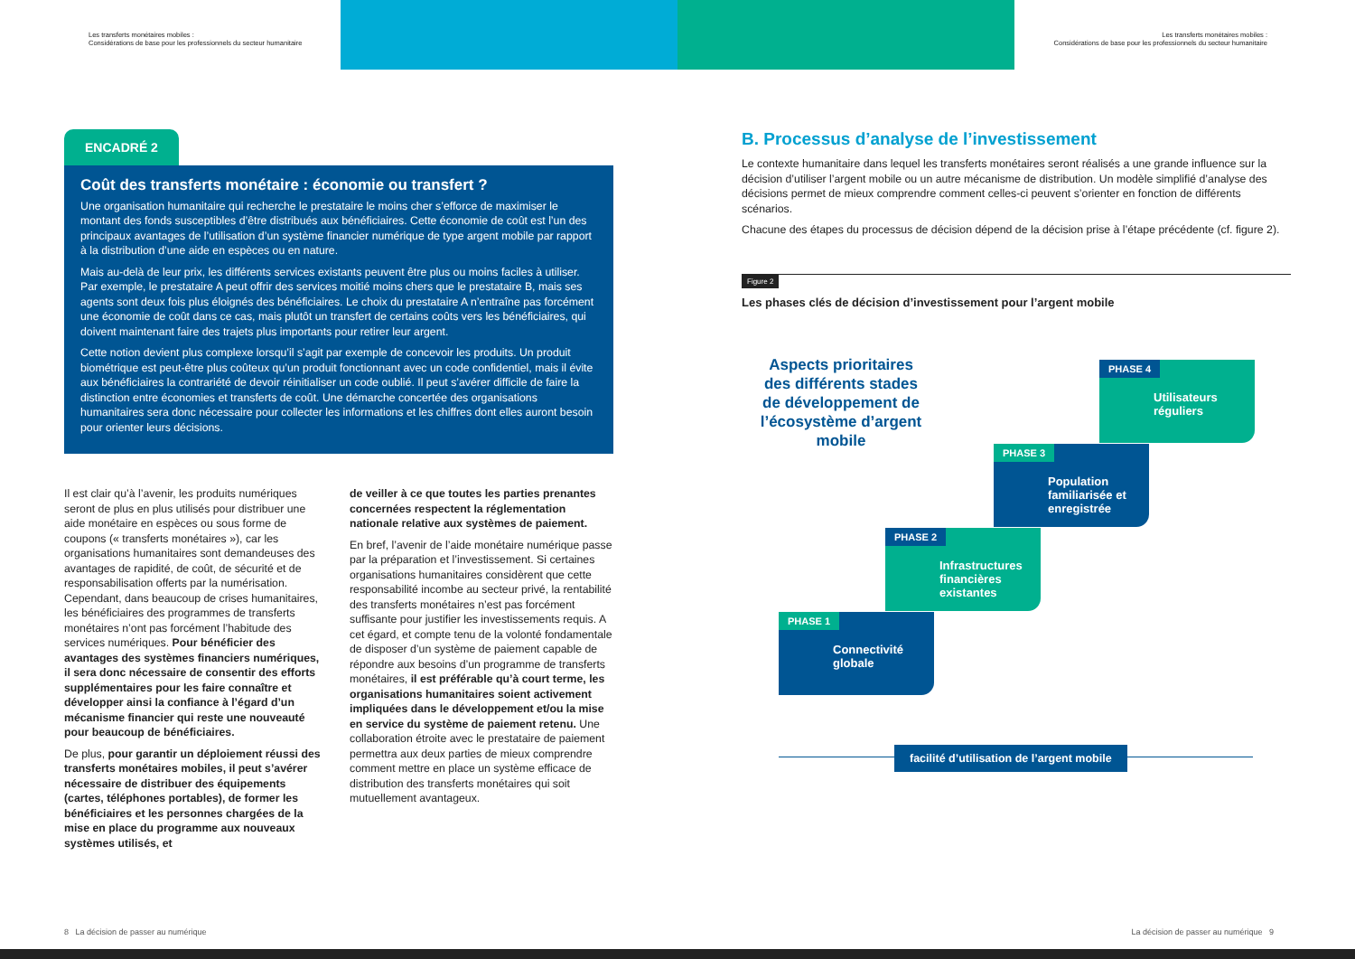Les transferts monétaires mobiles :
Considérations de base pour les professionnels du secteur humanitaire
Les transferts monétaires mobiles :
Considérations de base pour les professionnels du secteur humanitaire
ENCADRÉ 2
Coût des transferts monétaire : économie ou transfert ?
Une organisation humanitaire qui recherche le prestataire le moins cher s’efforce de maximiser le montant des fonds susceptibles d’être distribués aux bénéficiaires. Cette économie de coût est l’un des principaux avantages de l’utilisation d’un système financier numérique de type argent mobile par rapport à la distribution d’une aide en espèces ou en nature.
Mais au-delà de leur prix, les différents services existants peuvent être plus ou moins faciles à utiliser. Par exemple, le prestataire A peut offrir des services moitié moins chers que le prestataire B, mais ses agents sont deux fois plus éloignés des bénéficiaires. Le choix du prestataire A n’entraîne pas forcément une économie de coût dans ce cas, mais plutôt un transfert de certains coûts vers les bénéficiaires, qui doivent maintenant faire des trajets plus importants pour retirer leur argent.
Cette notion devient plus complexe lorsqu’il s’agit par exemple de concevoir les produits. Un produit biométrique est peut-être plus coûteux qu’un produit fonctionnant avec un code confidentiel, mais il évite aux bénéficiaires la contrariété de devoir réinitialiser un code oublié. Il peut s’avérer difficile de faire la distinction entre économies et transferts de coût. Une démarche concertée des organisations humanitaires sera donc nécessaire pour collecter les informations et les chiffres dont elles auront besoin pour orienter leurs décisions.
Il est clair qu’à l’avenir, les produits numériques seront de plus en plus utilisés pour distribuer une aide monétaire en espèces ou sous forme de coupons (« transferts monétaires »), car les organisations humanitaires sont demandeuses des avantages de rapidité, de coût, de sécurité et de responsabilisation offerts par la numérisation. Cependant, dans beaucoup de crises humanitaires, les bénéficiaires des programmes de transferts monétaires n’ont pas forcément l’habitude des services numériques. Pour bénéficier des avantages des systèmes financiers numériques, il sera donc nécessaire de consentir des efforts supplémentaires pour les faire connaître et développer ainsi la confiance à l’égard d’un mécanisme financier qui reste une nouveauté pour beaucoup de bénéficiaires.
De plus, pour garantir un déploiement réussi des transferts monétaires mobiles, il peut s’avérer nécessaire de distribuer des équipements (cartes, téléphones portables), de former les bénéficiaires et les personnes chargées de la mise en place du programme aux nouveaux systèmes utilisés, et
de veiller à ce que toutes les parties prenantes concernées respectent la réglementation nationale relative aux systèmes de paiement.
En bref, l’avenir de l’aide monétaire numérique passe par la préparation et l’investissement. Si certaines organisations humanitaires considèrent que cette responsabilité incombe au secteur privé, la rentabilité des transferts monétaires n’est pas forcément suffisante pour justifier les investissements requis. A cet égard, et compte tenu de la volonté fondamentale de disposer d’un système de paiement capable de répondre aux besoins d’un programme de transferts monétaires, il est préférable qu’à court terme, les organisations humanitaires soient activement impliquées dans le développement et/ou la mise en service du système de paiement retenu. Une collaboration étroite avec le prestataire de paiement permettra aux deux parties de mieux comprendre comment mettre en place un système efficace de distribution des transferts monétaires qui soit mutuellement avantageux.
B. Processus d’analyse de l’investissement
Le contexte humanitaire dans lequel les transferts monétaires seront réalisés a une grande influence sur la décision d’utiliser l’argent mobile ou un autre mécanisme de distribution. Un modèle simplifié d’analyse des décisions permet de mieux comprendre comment celles-ci peuvent s’orienter en fonction de différents scénarios.
Chacune des étapes du processus de décision dépend de la décision prise à l’étape précédente (cf. figure 2).
Figure 2
Les phases clés de décision d’investissement pour l’argent mobile
Aspects prioritaires des différents stades de développement de l’écosystème d’argent mobile
PHASE 4
Utilisateurs réguliers
PHASE 3
Population familiarisée et enregistrée
PHASE 2
Infrastructures financières existantes
PHASE 1
Connectivité globale
facilité d’utilisation de l’argent mobile
8 La décision de passer au numérique
La décision de passer au numérique 9